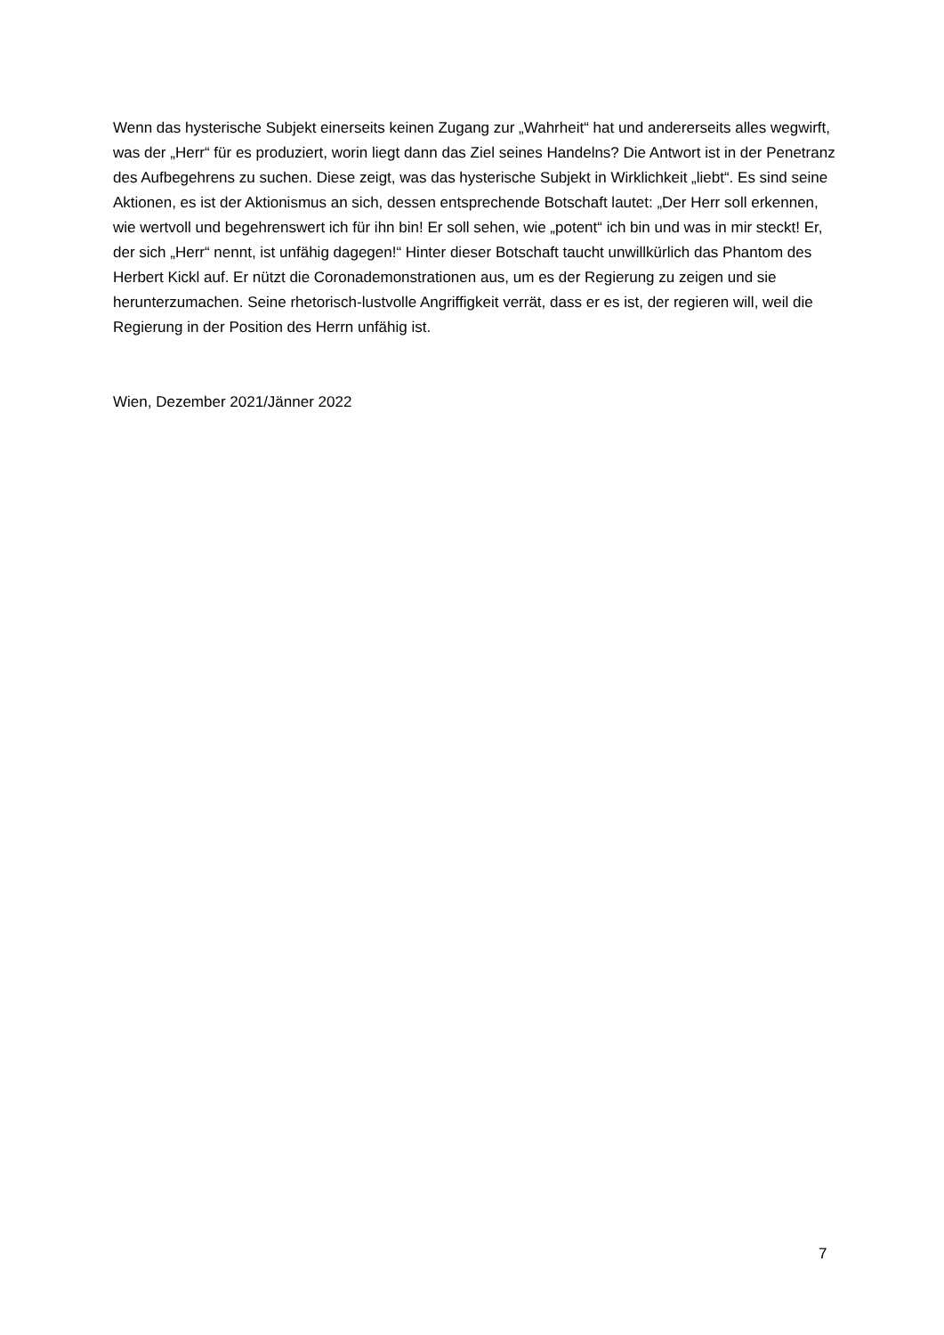Wenn das hysterische Subjekt einerseits keinen Zugang zur „Wahrheit“ hat und andererseits alles wegwirft, was der „Herr“ für es produziert, worin liegt dann das Ziel seines Handelns? Die Antwort ist in der Penetranz des Aufbegehrens zu suchen. Diese zeigt, was das hysterische Subjekt in Wirklichkeit „liebt“. Es sind seine Aktionen, es ist der Aktionismus an sich, dessen entsprechende Botschaft lautet: „Der Herr soll erkennen, wie wertvoll und begehrenswert ich für ihn bin! Er soll sehen, wie „potent“ ich bin und was in mir steckt! Er, der sich „Herr“ nennt, ist unfähig dagegen!“ Hinter dieser Botschaft taucht unwillkürlich das Phantom des Herbert Kickl auf. Er nützt die Coronademonstrationen aus, um es der Regierung zu zeigen und sie herunterzumachen. Seine rhetorisch-lustvolle Angriffigkeit verrät, dass er es ist, der regieren will, weil die Regierung in der Position des Herrn unfähig ist.
Wien, Dezember 2021/Jänner 2022
7